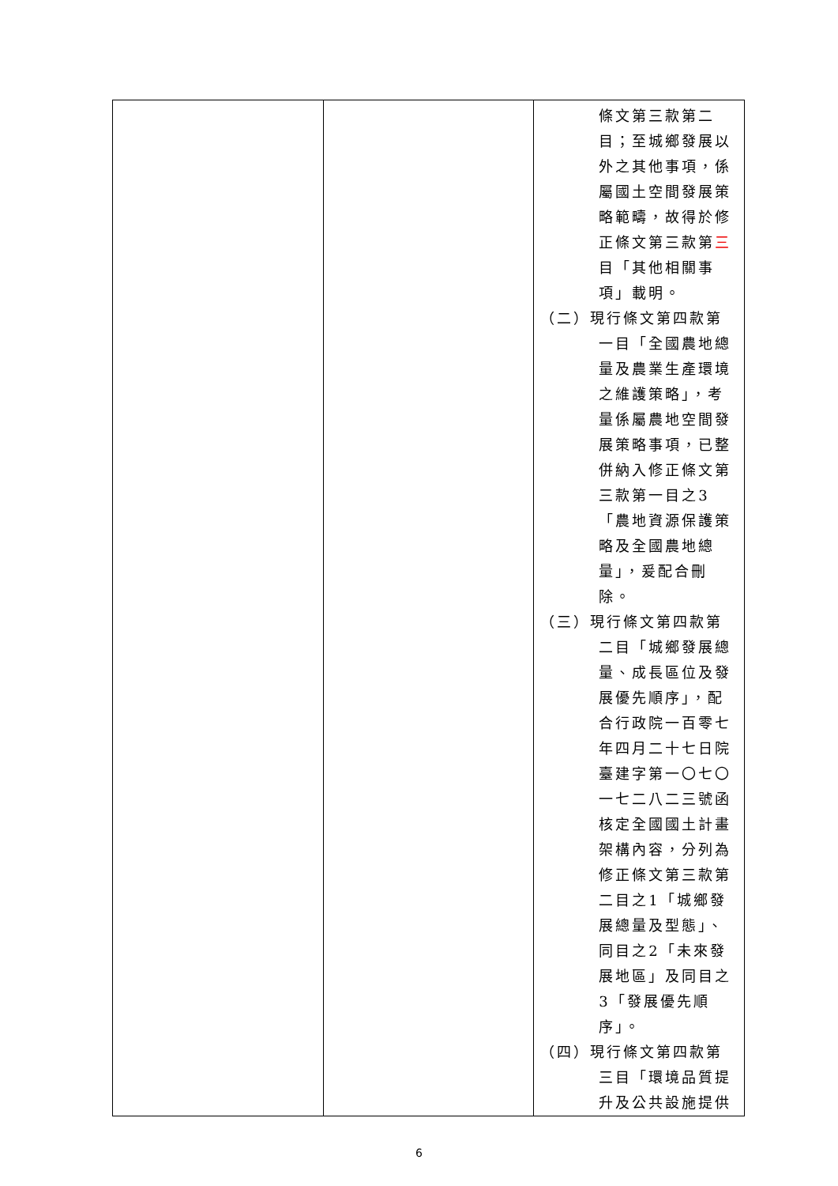| | | 條文第三款第二目；至城鄉發展以外之其他事項，係屬國土空間發展策略範疇，故得於修正條文第三款第 三 目「其他相關事項」載明。 （二） 現行條文第四款第一目「全國農地總量及農業生產環境之維護策略」，考量係屬農地空間發展策略事項，已整併納入修正條文第三款第一目之3「農地資源保護策略及全國農地總量」，爰配合刪除。 （三） 現行條文第四款第二目「城鄉發展總量、成長區位及發展優先順序」，配合行政院一百零七年四月二十七日院臺建字第一〇七〇一七二八二三號函核定全國國土計畫架構內容，分列為修正條文第三款第二目之1「城鄉發展總量及型態」、同目之2「未來發展地區」及同目之3「發展優先順序」。 （四） 現行條文第四款第三目「環境品質提升及公共設施提供 |
6